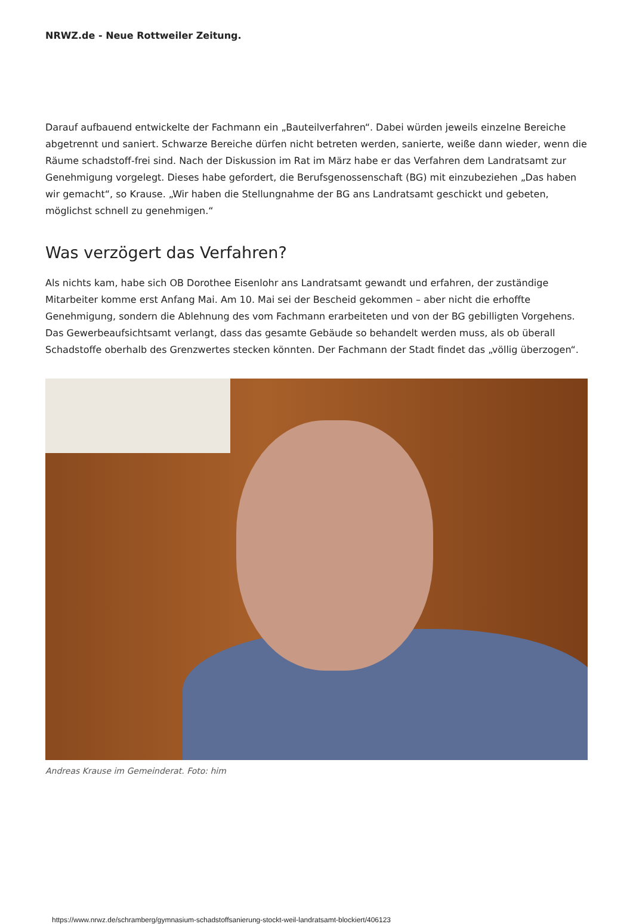NRWZ.de - Neue Rottweiler Zeitung.
Darauf aufbauend entwickelte der Fachmann ein „Bauteilverfahren“. Dabei würden jeweils einzelne Bereiche abgetrennt und saniert. Schwarze Bereiche dürfen nicht betreten werden, sanierte, weiße dann wieder, wenn die Räume schadstoff-frei sind. Nach der Diskussion im Rat im März habe er das Verfahren dem Landratsamt zur Genehmigung vorgelegt. Dieses habe gefordert, die Berufsgenossenschaft (BG) mit einzubeziehen „Das haben wir gemacht“, so Krause. „Wir haben die Stellungnahme der BG ans Landratsamt geschickt und gebeten, möglichst schnell zu genehmigen.“
Was verzögert das Verfahren?
Als nichts kam, habe sich OB Dorothee Eisenlohr ans Landratsamt gewandt und erfahren, der zuständige Mitarbeiter komme erst Anfang Mai. Am 10. Mai sei der Bescheid gekommen – aber nicht die erhoffte Genehmigung, sondern die Ablehnung des vom Fachmann erarbeiteten und von der BG gebilligten Vorgehens. Das Gewerbeaufsichtsamt verlangt, dass das gesamte Gebäude so behandelt werden muss, als ob überall Schadstoffe oberhalb des Grenzwertes stecken könnten. Der Fachmann der Stadt findet das „völlig überzogen“.
Andreas Krause im Gemeinderat. Foto: him
https://www.nrwz.de/schramberg/gymnasium-schadstoffsanierung-stockt-weil-landratsamt-blockiert/406123